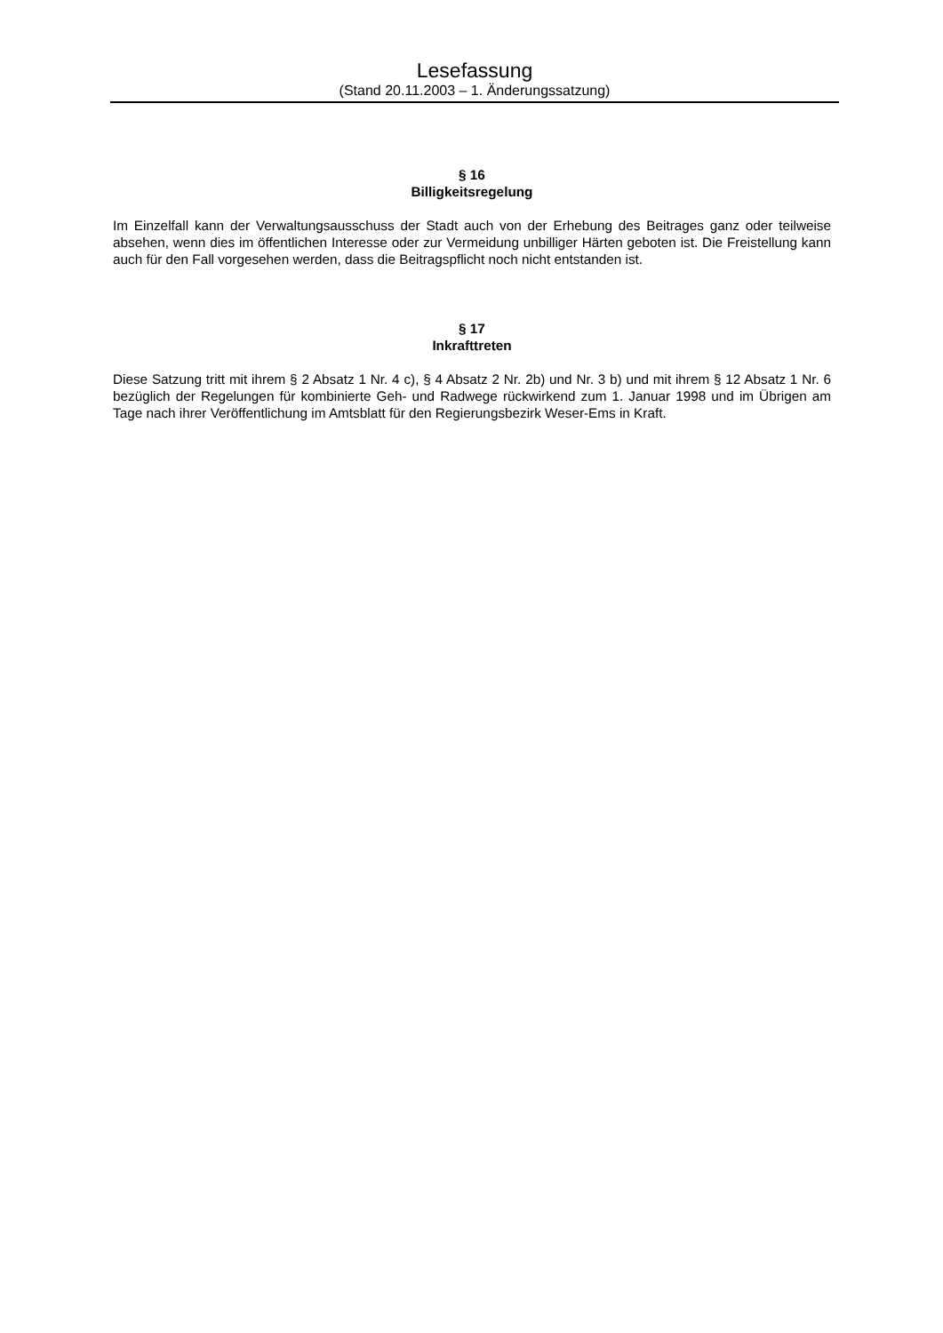Lesefassung
(Stand 20.11.2003 – 1. Änderungssatzung)
§ 16
Billigkeitsregelung
Im Einzelfall kann der Verwaltungsausschuss der Stadt auch von der Erhebung des Beitrages ganz oder teilweise absehen, wenn dies im öffentlichen Interesse oder zur Vermeidung unbilliger Härten geboten ist. Die Freistellung kann auch für den Fall vorgesehen werden, dass die Beitragspflicht noch nicht entstanden ist.
§ 17
Inkrafttreten
Diese Satzung tritt mit ihrem § 2 Absatz 1 Nr. 4 c), § 4 Absatz 2 Nr. 2b) und Nr. 3 b) und mit ihrem § 12 Absatz 1 Nr. 6 bezüglich der Regelungen für kombinierte Geh- und Radwege rückwirkend zum 1. Januar 1998 und im Übrigen am Tage nach ihrer Veröffentlichung im Amtsblatt für den Regierungsbezirk Weser-Ems in Kraft.